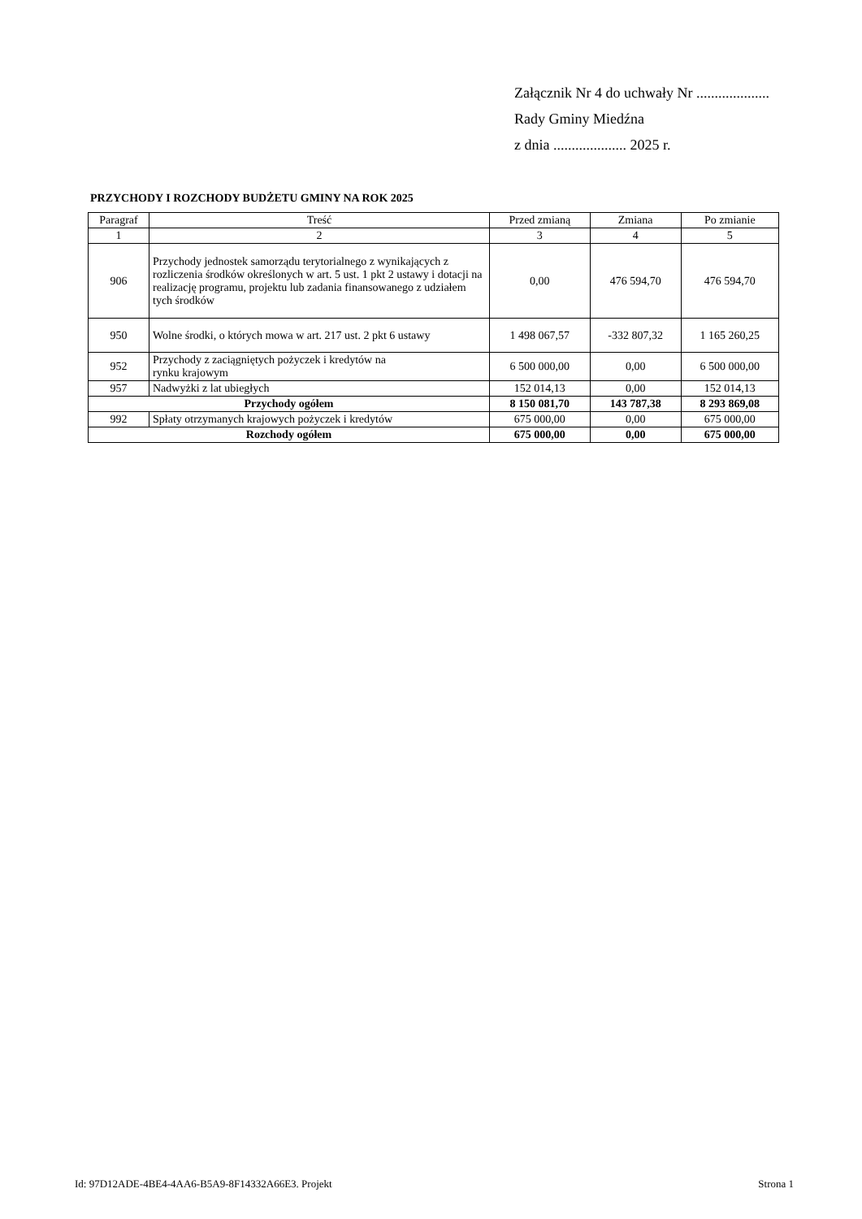Załącznik Nr 4 do uchwały Nr ....................
Rady Gminy Miedźna
z dnia .................... 2025 r.
PRZYCHODY I ROZCHODY BUDŻETU GMINY NA ROK 2025
| Paragraf | Treść | Przed zmianą | Zmiana | Po zmianie |
| --- | --- | --- | --- | --- |
| 1 | 2 | 3 | 4 | 5 |
| 906 | Przychody jednostek samorządu terytorialnego z wynikających z rozliczenia środków określonych w art. 5 ust. 1 pkt 2 ustawy i dotacji na realizację programu, projektu lub zadania finansowanego z udziałem tych środków | 0,00 | 476 594,70 | 476 594,70 |
| 950 | Wolne środki, o których mowa w art. 217 ust. 2 pkt 6 ustawy | 1 498 067,57 | -332 807,32 | 1 165 260,25 |
| 952 | Przychody z zaciągniętych pożyczek i kredytów na rynku krajowym | 6 500 000,00 | 0,00 | 6 500 000,00 |
| 957 | Nadwyżki z lat ubiegłych | 152 014,13 | 0,00 | 152 014,13 |
| Przychody ogółem | | 8 150 081,70 | 143 787,38 | 8 293 869,08 |
| 992 | Spłaty otrzymanych krajowych pożyczek i kredytów | 675 000,00 | 0,00 | 675 000,00 |
| Rozchody ogółem | | 675 000,00 | 0,00 | 675 000,00 |
Id: 97D12ADE-4BE4-4AA6-B5A9-8F14332A66E3. Projekt Strona 1